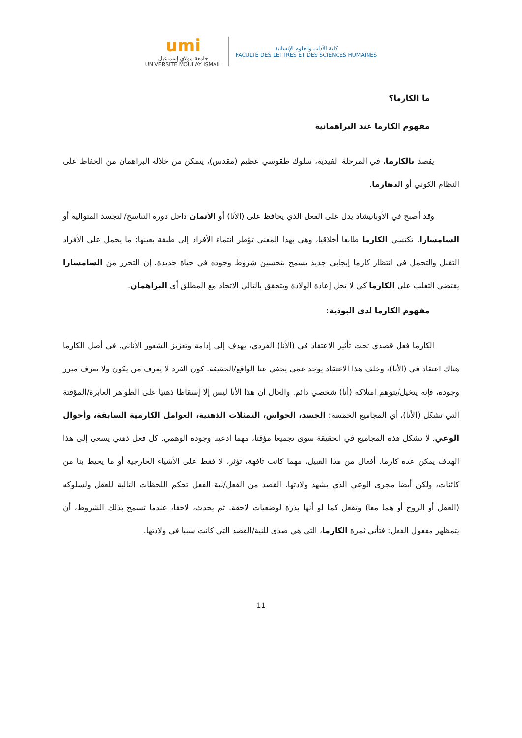umi
جامعة مولاي إسماعيل
UNIVERSITÉ MOULAY ISMAÏL
كلية الآداب والعلوم الإنسانية
FACULTÉ DES LETTRES ET DES SCIENCES HUMAINES
ما الكارما؟
مفهوم الكارما عند البراهمانية
يقصد بالكارما، في المرحلة الفيدية، سلوك طقوسي عظيم (مقدس)، يتمكن من خلاله البراهمان من الحفاظ على النظام الكوني أو الدهارما.
وقد أصبح في الأوبانيشاد يدل على الفعل الذي يحافظ على (الأنا) أو الأتمان داخل دورة التناسخ/التجسد المتوالية أو السامسارا. تكتسي الكارما طابعا أخلاقيا، وهي بهذا المعنى تؤطر انتماء الأفراد إلى طبقة بعينها: ما يحمل على الأفراد التقبل والتحمل في انتظار كارما إيجابي جديد يسمح بتحسين شروط وجوده في حياة جديدة. إن التحرر من السامسارا يقتضي التغلب على الكارما كي لا تحل إعادة الولادة ويتحقق بالتالي الاتحاد مع المطلق أي البراهمان.
مفهوم الكارما لدى البوذية:
الكارما فعل قصدي تحت تأثير الاعتقاد في (الأنا) الفردي، يهدف إلى إدامة وتعزيز الشعور الأناني. في أصل الكارما هناك اعتقاد في (الأنا)، وخلف هذا الاعتقاد يوجد عمى يخفي عنا الواقع/الحقيقة. كون الفرد لا يعرف من يكون ولا يعرف مبرر وجوده، فإنه يتخيل/يتوهم امتلاكه (أنا) شخصي دائم. والحال أن هذا الأنا ليس إلا إسقاطا ذهنيا على الظواهر العابرة/المؤقتة التي تشكل (الأنا)، أي المجاميع الخمسة: الجسد، الحواس، التمثلات الذهنية، العوامل الكارمية السابقة، وأحوال الوعي. لا تشكل هذه المجاميع في الحقيقة سوى تجميعا مؤقتا، مهما ادعينا وجوده الوهمي. كل فعل ذهني يسعى إلى هذا الهدف يمكن عده كارما. أفعال من هذا القبيل، مهما كانت تافهة، تؤثر، لا فقط على الأشياء الخارجية أو ما يحيط بنا من كائنات، ولكن أيضا مجرى الوعي الذي يشهد ولادتها. القصد من الفعل/نية الفعل تحكم اللحظات التالية للعقل ولسلوكه (العقل أو الروح أو هما معا) وتفعل كما لو أنها بذرة لوضعيات لاحقة. ثم يحدث، لاحقا، عندما تسمح بذلك الشروط، أن يتمظهر مفعول الفعل: فتأتي ثمرة الكارما، التي هي صدى للنية/القصد التي كانت سببا في ولادتها.
11